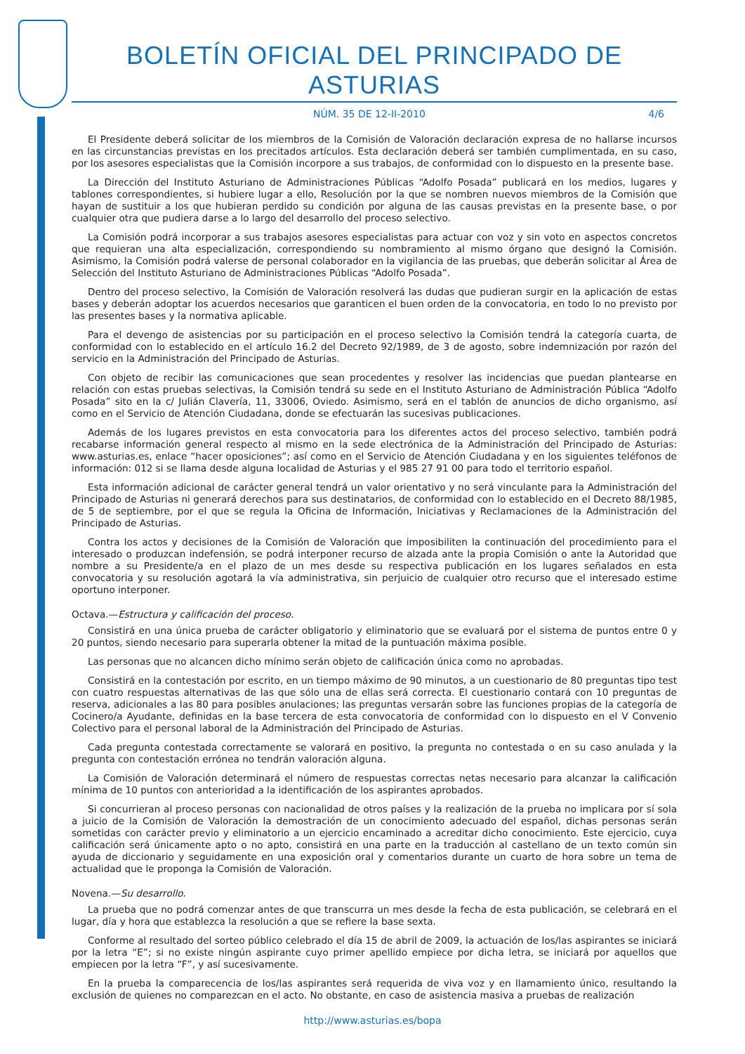BOLETÍN OFICIAL DEL PRINCIPADO DE ASTURIAS
NÚM. 35 DE 12-II-2010 4/6
El Presidente deberá solicitar de los miembros de la Comisión de Valoración declaración expresa de no hallarse incursos en las circunstancias previstas en los precitados artículos. Esta declaración deberá ser también cumplimentada, en su caso, por los asesores especialistas que la Comisión incorpore a sus trabajos, de conformidad con lo dispuesto en la presente base.
La Dirección del Instituto Asturiano de Administraciones Públicas “Adolfo Posada” publicará en los medios, lugares y tablones correspondientes, si hubiere lugar a ello, Resolución por la que se nombren nuevos miembros de la Comisión que hayan de sustituir a los que hubieran perdido su condición por alguna de las causas previstas en la presente base, o por cualquier otra que pudiera darse a lo largo del desarrollo del proceso selectivo.
La Comisión podrá incorporar a sus trabajos asesores especialistas para actuar con voz y sin voto en aspectos concretos que requieran una alta especialización, correspondiendo su nombramiento al mismo órgano que designó la Comisión. Asimismo, la Comisión podrá valerse de personal colaborador en la vigilancia de las pruebas, que deberán solicitar al Área de Selección del Instituto Asturiano de Administraciones Públicas “Adolfo Posada”.
Dentro del proceso selectivo, la Comisión de Valoración resolverá las dudas que pudieran surgir en la aplicación de estas bases y deberán adoptar los acuerdos necesarios que garanticen el buen orden de la convocatoria, en todo lo no previsto por las presentes bases y la normativa aplicable.
Para el devengo de asistencias por su participación en el proceso selectivo la Comisión tendrá la categoría cuarta, de conformidad con lo establecido en el artículo 16.2 del Decreto 92/1989, de 3 de agosto, sobre indemnización por razón del servicio en la Administración del Principado de Asturias.
Con objeto de recibir las comunicaciones que sean procedentes y resolver las incidencias que puedan plantearse en relación con estas pruebas selectivas, la Comisión tendrá su sede en el Instituto Asturiano de Administración Pública “Adolfo Posada” sito en la c/ Julián Clavería, 11, 33006, Oviedo. Asimismo, será en el tablón de anuncios de dicho organismo, así como en el Servicio de Atención Ciudadana, donde se efectuarán las sucesivas publicaciones.
Además de los lugares previstos en esta convocatoria para los diferentes actos del proceso selectivo, también podrá recabarse información general respecto al mismo en la sede electrónica de la Administración del Principado de Asturias: www.asturias.es, enlace “hacer oposiciones”; así como en el Servicio de Atención Ciudadana y en los siguientes teléfonos de información: 012 si se llama desde alguna localidad de Asturias y el 985 27 91 00 para todo el territorio español.
Esta información adicional de carácter general tendrá un valor orientativo y no será vinculante para la Administración del Principado de Asturias ni generará derechos para sus destinatarios, de conformidad con lo establecido en el Decreto 88/1985, de 5 de septiembre, por el que se regula la Oficina de Información, Iniciativas y Reclamaciones de la Administración del Principado de Asturias.
Contra los actos y decisiones de la Comisión de Valoración que imposibiliten la continuación del procedimiento para el interesado o produzcan indefensión, se podrá interponer recurso de alzada ante la propia Comisión o ante la Autoridad que nombre a su Presidente/a en el plazo de un mes desde su respectiva publicación en los lugares señalados en esta convocatoria y su resolución agotará la vía administrativa, sin perjuicio de cualquier otro recurso que el interesado estime oportuno interponer.
Octava.—Estructura y calificación del proceso.
Consistirá en una única prueba de carácter obligatorio y eliminatorio que se evaluará por el sistema de puntos entre 0 y 20 puntos, siendo necesario para superarla obtener la mitad de la puntuación máxima posible.
Las personas que no alcancen dicho mínimo serán objeto de calificación única como no aprobadas.
Consistirá en la contestación por escrito, en un tiempo máximo de 90 minutos, a un cuestionario de 80 preguntas tipo test con cuatro respuestas alternativas de las que sólo una de ellas será correcta. El cuestionario contará con 10 preguntas de reserva, adicionales a las 80 para posibles anulaciones; las preguntas versarán sobre las funciones propias de la categoría de Cocinero/a Ayudante, definidas en la base tercera de esta convocatoria de conformidad con lo dispuesto en el V Convenio Colectivo para el personal laboral de la Administración del Principado de Asturias.
Cada pregunta contestada correctamente se valorará en positivo, la pregunta no contestada o en su caso anulada y la pregunta con contestación errónea no tendrán valoración alguna.
La Comisión de Valoración determinará el número de respuestas correctas netas necesario para alcanzar la calificación mínima de 10 puntos con anterioridad a la identificación de los aspirantes aprobados.
Si concurrieran al proceso personas con nacionalidad de otros países y la realización de la prueba no implicara por sí sola a juicio de la Comisión de Valoración la demostración de un conocimiento adecuado del español, dichas personas serán sometidas con carácter previo y eliminatorio a un ejercicio encaminado a acreditar dicho conocimiento. Este ejercicio, cuya calificación será únicamente apto o no apto, consistirá en una parte en la traducción al castellano de un texto común sin ayuda de diccionario y seguidamente en una exposición oral y comentarios durante un cuarto de hora sobre un tema de actualidad que le proponga la Comisión de Valoración.
Novena.—Su desarrollo.
La prueba que no podrá comenzar antes de que transcurra un mes desde la fecha de esta publicación, se celebrará en el lugar, día y hora que establezca la resolución a que se refiere la base sexta.
Conforme al resultado del sorteo público celebrado el día 15 de abril de 2009, la actuación de los/las aspirantes se iniciará por la letra “E”; si no existe ningún aspirante cuyo primer apellido empiece por dicha letra, se iniciará por aquellos que empiecen por la letra “F”, y así sucesivamente.
En la prueba la comparecencia de los/las aspirantes será requerida de viva voz y en llamamiento único, resultando la exclusión de quienes no comparezcan en el acto. No obstante, en caso de asistencia masiva a pruebas de realización
http://www.asturias.es/bopa